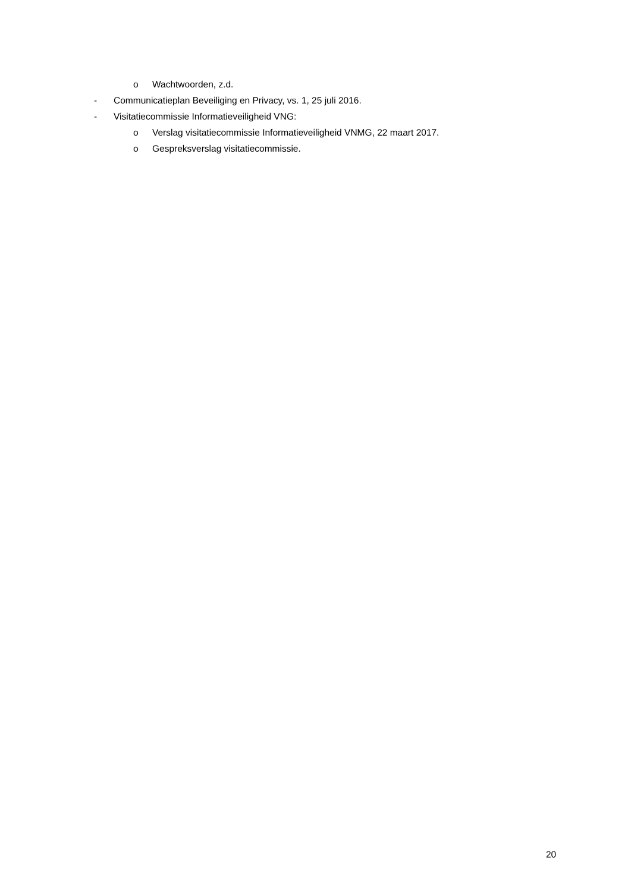o Wachtwoorden, z.d.
- Communicatieplan Beveiliging en Privacy, vs. 1, 25 juli 2016.
- Visitatiecommissie Informatieveiligheid VNG:
o Verslag visitatiecommissie Informatieveiligheid VNMG, 22 maart 2017.
o Gespreksverslag visitatiecommissie.
20